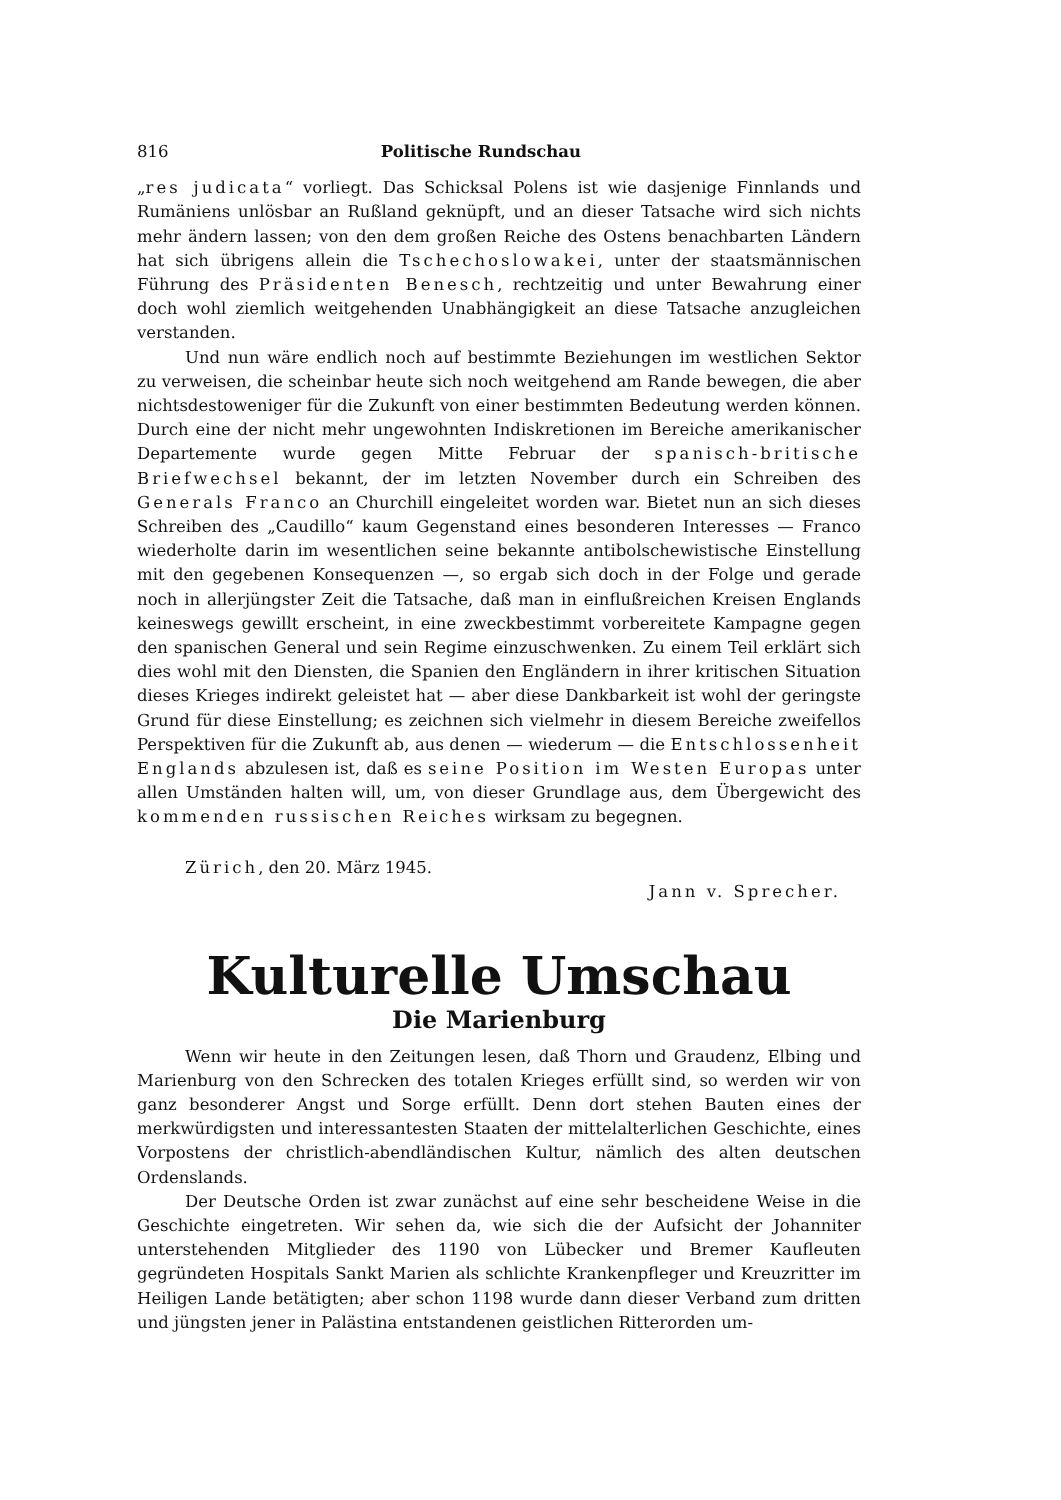816 Politische Rundschau
„res judicata“ vorliegt. Das Schicksal Polens ist wie dasjenige Finnlands und Rumäniens unlösbar an Rußland geknüpft, und an dieser Tatsache wird sich nichts mehr ändern lassen; von den dem großen Reiche des Ostens benachbarten Ländern hat sich übrigens allein die Tschechoslowakei, unter der staatsmännischen Führung des Präsidenten Benesch, rechtzeitig und unter Bewahrung einer doch wohl ziemlich weitgehenden Unabhängigkeit an diese Tatsache anzugleichen verstanden.
Und nun wäre endlich noch auf bestimmte Beziehungen im westlichen Sektor zu verweisen, die scheinbar heute sich noch weitgehend am Rande bewegen, die aber nichtsdestoweniger für die Zukunft von einer bestimmten Bedeutung werden können. Durch eine der nicht mehr ungewohnten Indiskretionen im Bereiche amerikanischer Departemente wurde gegen Mitte Februar der spanisch-britische Briefwechsel bekannt, der im letzten November durch ein Schreiben des Generals Franco an Churchill eingeleitet worden war. Bietet nun an sich dieses Schreiben des „Caudillo“ kaum Gegenstand eines besonderen Interesses — Franco wiederholte darin im wesentlichen seine bekannte antibolschewistische Einstellung mit den gegebenen Konsequenzen —, so ergab sich doch in der Folge und gerade noch in allerjüngster Zeit die Tatsache, daß man in einflußreichen Kreisen Englands keineswegs gewillt erscheint, in eine zweckbestimmt vorbereitete Kampagne gegen den spanischen General und sein Regime einzuschwenken. Zu einem Teil erklärt sich dies wohl mit den Diensten, die Spanien den Engländern in ihrer kritischen Situation dieses Krieges indirekt geleistet hat — aber diese Dankbarkeit ist wohl der geringste Grund für diese Einstellung; es zeichnen sich vielmehr in diesem Bereiche zweifellos Perspektiven für die Zukunft ab, aus denen — wiederum — die Entschlossenheit Englands abzulesen ist, daß es seine Position im Westen Europas unter allen Umständen halten will, um, von dieser Grundlage aus, dem Übergewicht des kommenden russischen Reiches wirksam zu begegnen.
Zürich, den 20. März 1945.
Jann v. Sprecher.
Kulturelle Umschau
Die Marienburg
Wenn wir heute in den Zeitungen lesen, daß Thorn und Graudenz, Elbing und Marienburg von den Schrecken des totalen Krieges erfüllt sind, so werden wir von ganz besonderer Angst und Sorge erfüllt. Denn dort stehen Bauten eines der merkwürdigsten und interessantesten Staaten der mittelalterlichen Geschichte, eines Vorpostens der christlich-abendländischen Kultur, nämlich des alten deutschen Ordenslands.
Der Deutsche Orden ist zwar zunächst auf eine sehr bescheidene Weise in die Geschichte eingetreten. Wir sehen da, wie sich die der Aufsicht der Johanniter unterstehenden Mitglieder des 1190 von Lübecker und Bremer Kaufleuten gegründeten Hospitals Sankt Marien als schlichte Krankenpfleger und Kreuzritter im Heiligen Lande betätigten; aber schon 1198 wurde dann dieser Verband zum dritten und jüngsten jener in Palästina entstandenen geistlichen Ritterorden um-